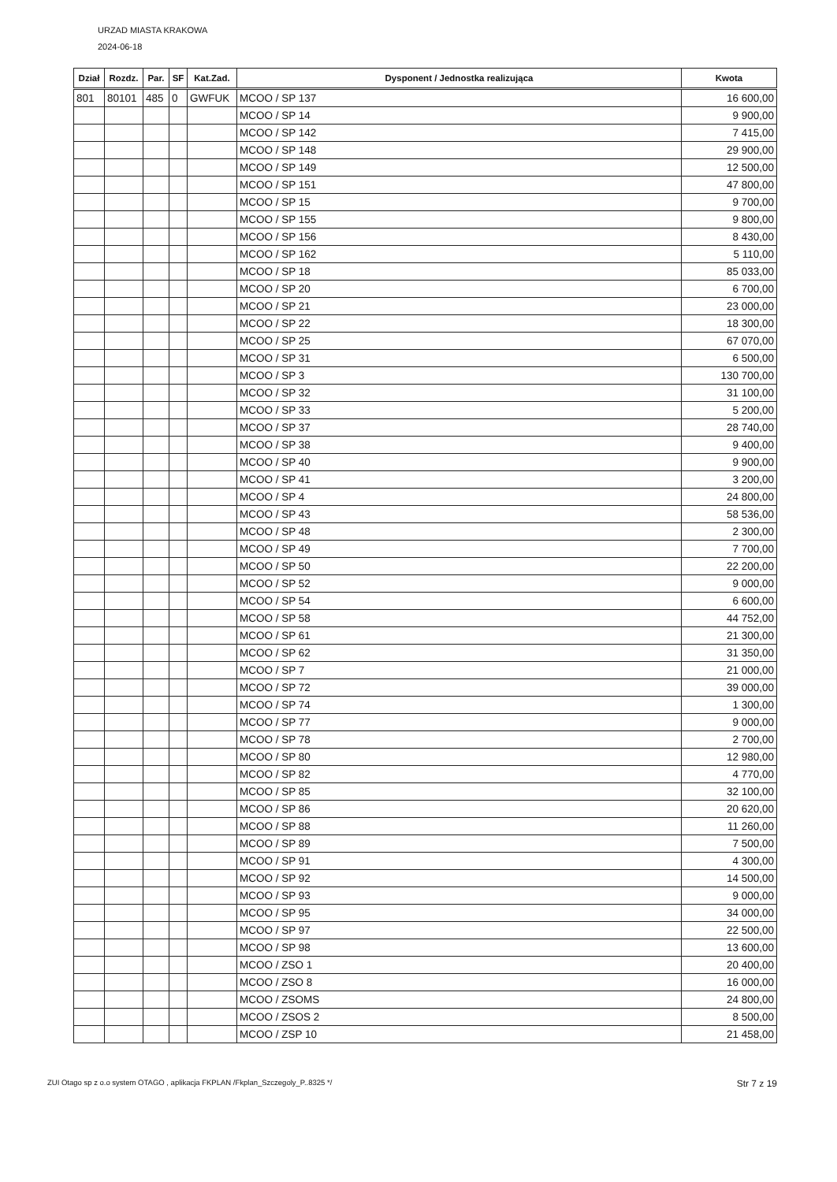URZAD MIASTA KRAKOWA
2024-06-18
| Dział | Rozdz. | Par. | SF | Kat.Zad. | Dysponent / Jednostka realizująca | Kwota |
| --- | --- | --- | --- | --- | --- | --- |
| 801 | 80101 | 485 | 0 | GWFUK | MCOO / SP 137 | 16 600,00 |
| | | | | | MCOO / SP 14 | 9 900,00 |
| | | | | | MCOO / SP 142 | 7 415,00 |
| | | | | | MCOO / SP 148 | 29 900,00 |
| | | | | | MCOO / SP 149 | 12 500,00 |
| | | | | | MCOO / SP 151 | 47 800,00 |
| | | | | | MCOO / SP 15 | 9 700,00 |
| | | | | | MCOO / SP 155 | 9 800,00 |
| | | | | | MCOO / SP 156 | 8 430,00 |
| | | | | | MCOO / SP 162 | 5 110,00 |
| | | | | | MCOO / SP 18 | 85 033,00 |
| | | | | | MCOO / SP 20 | 6 700,00 |
| | | | | | MCOO / SP 21 | 23 000,00 |
| | | | | | MCOO / SP 22 | 18 300,00 |
| | | | | | MCOO / SP 25 | 67 070,00 |
| | | | | | MCOO / SP 31 | 6 500,00 |
| | | | | | MCOO / SP 3 | 130 700,00 |
| | | | | | MCOO / SP 32 | 31 100,00 |
| | | | | | MCOO / SP 33 | 5 200,00 |
| | | | | | MCOO / SP 37 | 28 740,00 |
| | | | | | MCOO / SP 38 | 9 400,00 |
| | | | | | MCOO / SP 40 | 9 900,00 |
| | | | | | MCOO / SP 41 | 3 200,00 |
| | | | | | MCOO / SP 4 | 24 800,00 |
| | | | | | MCOO / SP 43 | 58 536,00 |
| | | | | | MCOO / SP 48 | 2 300,00 |
| | | | | | MCOO / SP 49 | 7 700,00 |
| | | | | | MCOO / SP 50 | 22 200,00 |
| | | | | | MCOO / SP 52 | 9 000,00 |
| | | | | | MCOO / SP 54 | 6 600,00 |
| | | | | | MCOO / SP 58 | 44 752,00 |
| | | | | | MCOO / SP 61 | 21 300,00 |
| | | | | | MCOO / SP 62 | 31 350,00 |
| | | | | | MCOO / SP 7 | 21 000,00 |
| | | | | | MCOO / SP 72 | 39 000,00 |
| | | | | | MCOO / SP 74 | 1 300,00 |
| | | | | | MCOO / SP 77 | 9 000,00 |
| | | | | | MCOO / SP 78 | 2 700,00 |
| | | | | | MCOO / SP 80 | 12 980,00 |
| | | | | | MCOO / SP 82 | 4 770,00 |
| | | | | | MCOO / SP 85 | 32 100,00 |
| | | | | | MCOO / SP 86 | 20 620,00 |
| | | | | | MCOO / SP 88 | 11 260,00 |
| | | | | | MCOO / SP 89 | 7 500,00 |
| | | | | | MCOO / SP 91 | 4 300,00 |
| | | | | | MCOO / SP 92 | 14 500,00 |
| | | | | | MCOO / SP 93 | 9 000,00 |
| | | | | | MCOO / SP 95 | 34 000,00 |
| | | | | | MCOO / SP 97 | 22 500,00 |
| | | | | | MCOO / SP 98 | 13 600,00 |
| | | | | | MCOO / ZSO 1 | 20 400,00 |
| | | | | | MCOO / ZSO 8 | 16 000,00 |
| | | | | | MCOO / ZSOMS | 24 800,00 |
| | | | | | MCOO / ZSOS 2 | 8 500,00 |
| | | | | | MCOO / ZSP 10 | 21 458,00 |
ZUI Otago sp z o.o system OTAGO , aplikacja FKPLAN /Fkplan_Szczegoly_P..8325 */ Str 7 z 19